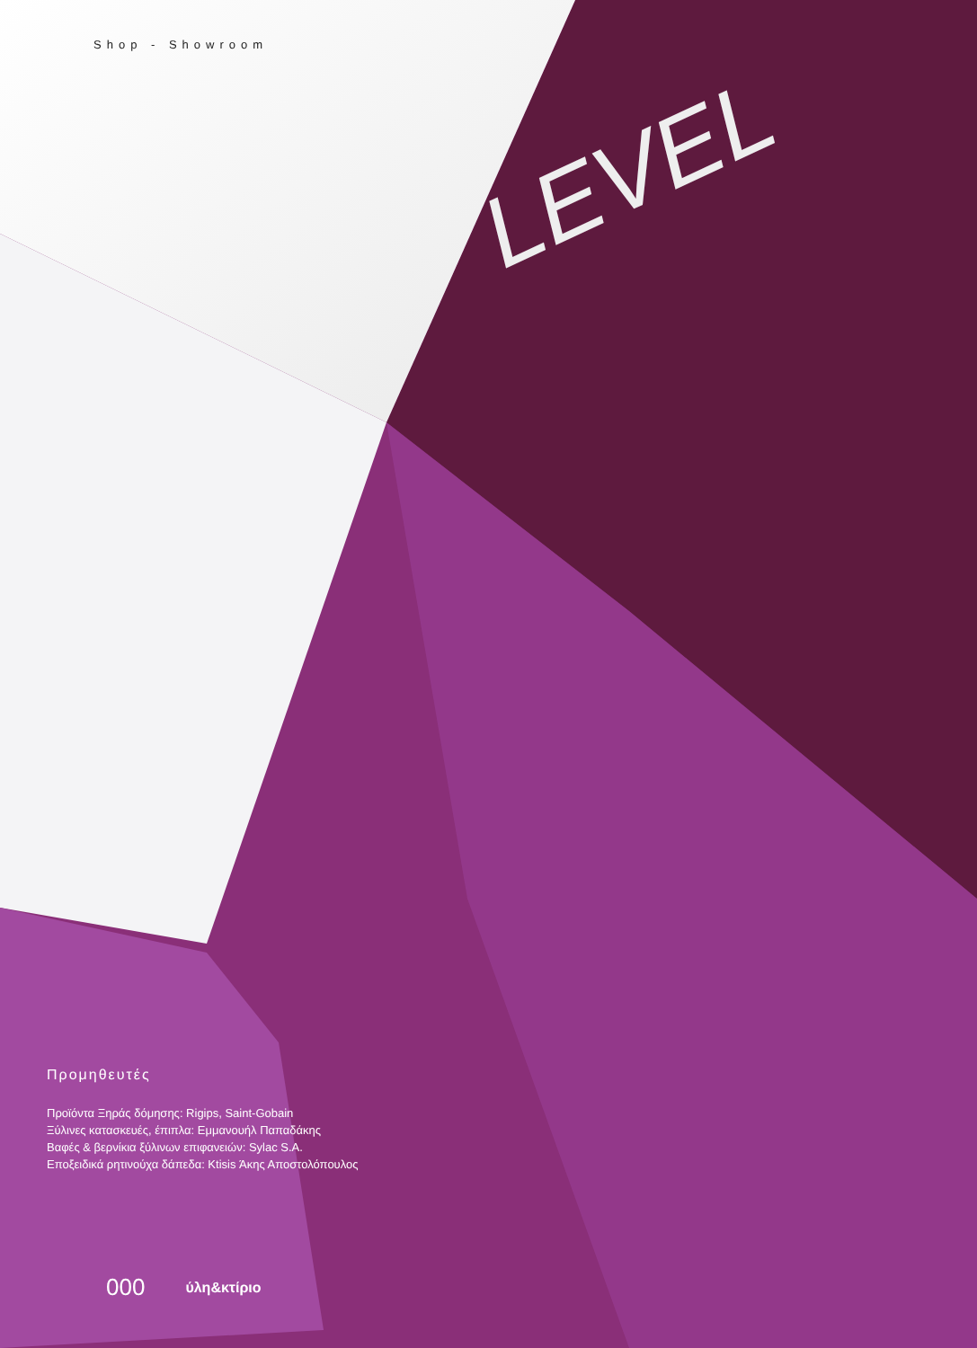LEVEL
Shop - Showroom
Προμηθευτές
Προϊόντα Ξηράς δόμησης: Rigips, Saint-Gobain
Ξύλινες κατασκευές, έπιπλα: Εμμανουήλ Παπαδάκης
Βαφές & βερνίκια ξύλινων επιφανειών: Sylac S.A.
Εποξειδικά ρητινούχα δάπεδα: Ktisis Άκης Αποστολόπουλος
000 ύλη&κτίριο